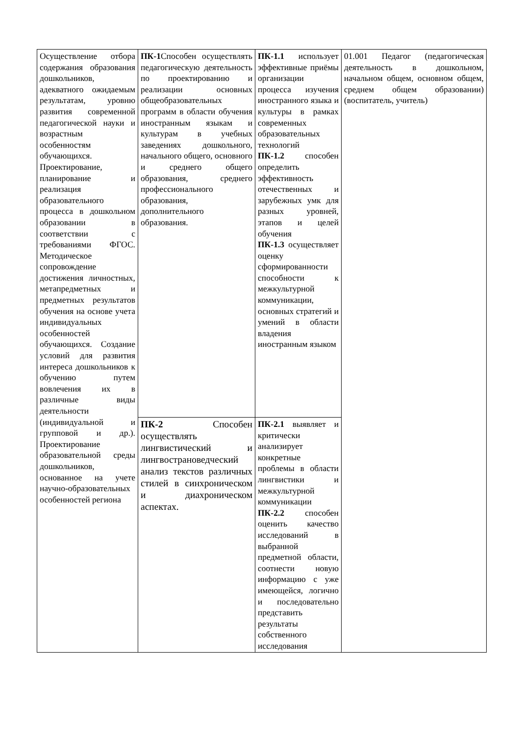| Осуществление отбора содержания образования дошкольников, адекватного ожидаемым результатам, уровню развития современной педагогической науки и возрастным особенностям обучающихся. Проектирование, планирование и реализация образовательного процесса в дошкольном образовании в соответствии с требованиями ФГОС. Методическое сопровождение достижения личностных, метапредметных и предметных результатов обучения на основе учета индивидуальных особенностей обучающихся. Создание условий для развития интереса дошкольников к обучению путем вовлечения их в различные виды деятельности (индивидуальной и групповой и др.). Проектирование образовательной среды дошкольников, основанное на учете научно-образовательных особенностей региона | ПК-1 Способен осуществлять педагогическую деятельность по проектированию и реализации основных общеобразовательных программ в области обучения иностранным языкам и культурам в учебных заведениях дошкольного, начального общего, основного и среднего общего образования, среднего профессионального образования, дополнительного образования. | ПК-1.1 использует эффективные приёмы организации процесса изучения иностранного языка и культуры в рамках современных образовательных технологий ПК-1.2 способен определить эффективность отечественных и зарубежных умк для разных уровней, этапов и целей обучения ПК-1.3 осуществляет оценку сформированности способности к межкультурной коммуникации, основных стратегий и умений в области владения иностранным языком | 01.001 Педагог (педагогическая деятельность в дошкольном, начальном общем, основном общем, среднем общем образовании) (воспитатель, учитель) |
| | ПК-2 Способен осуществлять лингвистический и лингвострановедческий анализ текстов различных стилей в синхроническом и диахроническом аспектах. | ПК-2.1 выявляет и критически анализирует конкретные проблемы в области лингвистики и межкультурной коммуникации ПК-2.2 способен оценить качество исследований в выбранной предметной области, соотнести новую информацию с уже имеющейся, логично и последовательно представить результаты собственного исследования | |